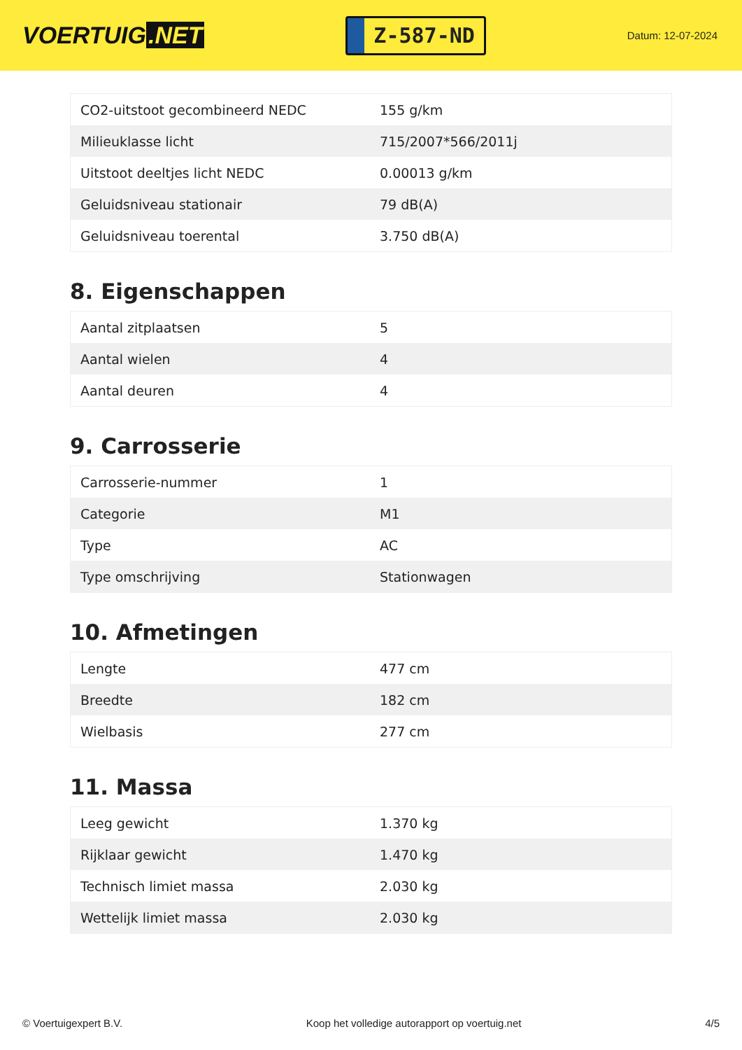VOERTUIG.NET
Z-587-ND
Datum: 12-07-2024
| CO2-uitstoot gecombineerd NEDC | 155 g/km |
| Milieuklasse licht | 715/2007*566/2011j |
| Uitstoot deeltjes licht NEDC | 0.00013 g/km |
| Geluidsniveau stationair | 79 dB(A) |
| Geluidsniveau toerental | 3.750 dB(A) |
8. Eigenschappen
| Aantal zitplaatsen | 5 |
| Aantal wielen | 4 |
| Aantal deuren | 4 |
9. Carrosserie
| Carrosserie-nummer | 1 |
| Categorie | M1 |
| Type | AC |
| Type omschrijving | Stationwagen |
10. Afmetingen
| Lengte | 477 cm |
| Breedte | 182 cm |
| Wielbasis | 277 cm |
11. Massa
| Leeg gewicht | 1.370 kg |
| Rijklaar gewicht | 1.470 kg |
| Technisch limiet massa | 2.030 kg |
| Wettelijk limiet massa | 2.030 kg |
© Voertuigexpert B.V. Koop het volledige autorapport op voertuig.net 4/5